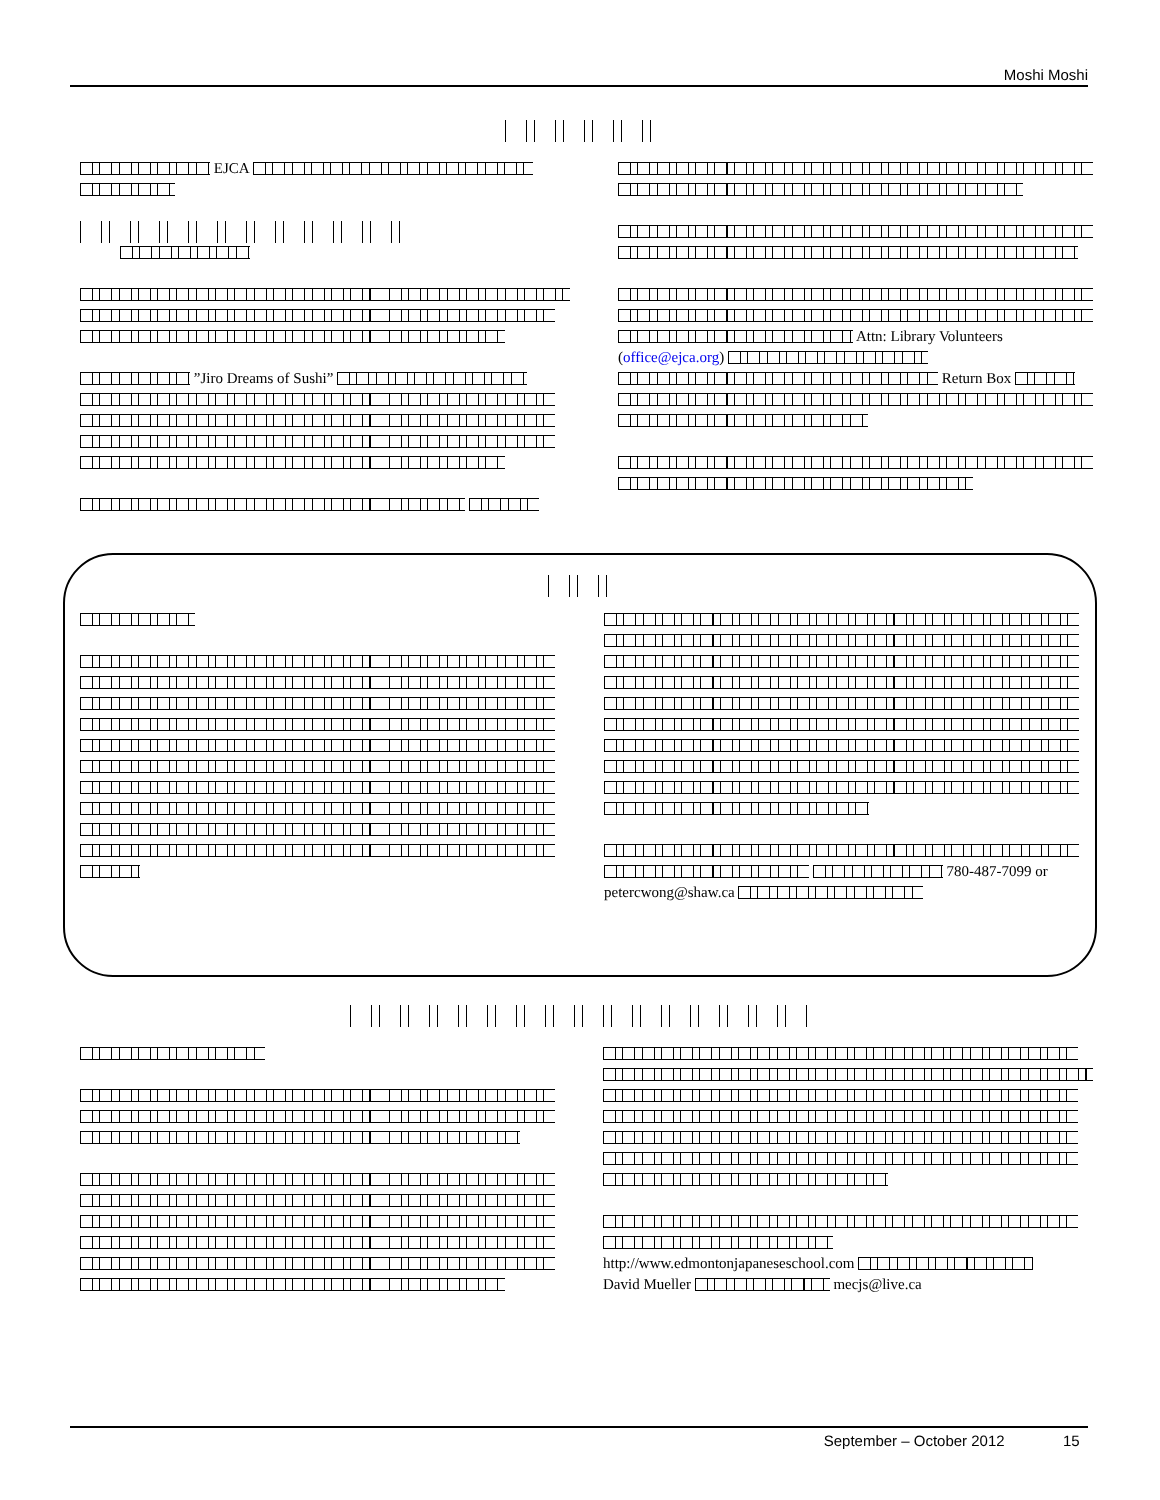Moshi Moshi
EJCA
”Jiro Dreams of Sushi”
Attn: Library Volunteers
(office@ejca.org)
Return Box
780-487-7099 or
petercwong@shaw.ca
http://www.edmontonjapaneseschool.com
David Mueller mecjs@live.ca
September – October 2012 15